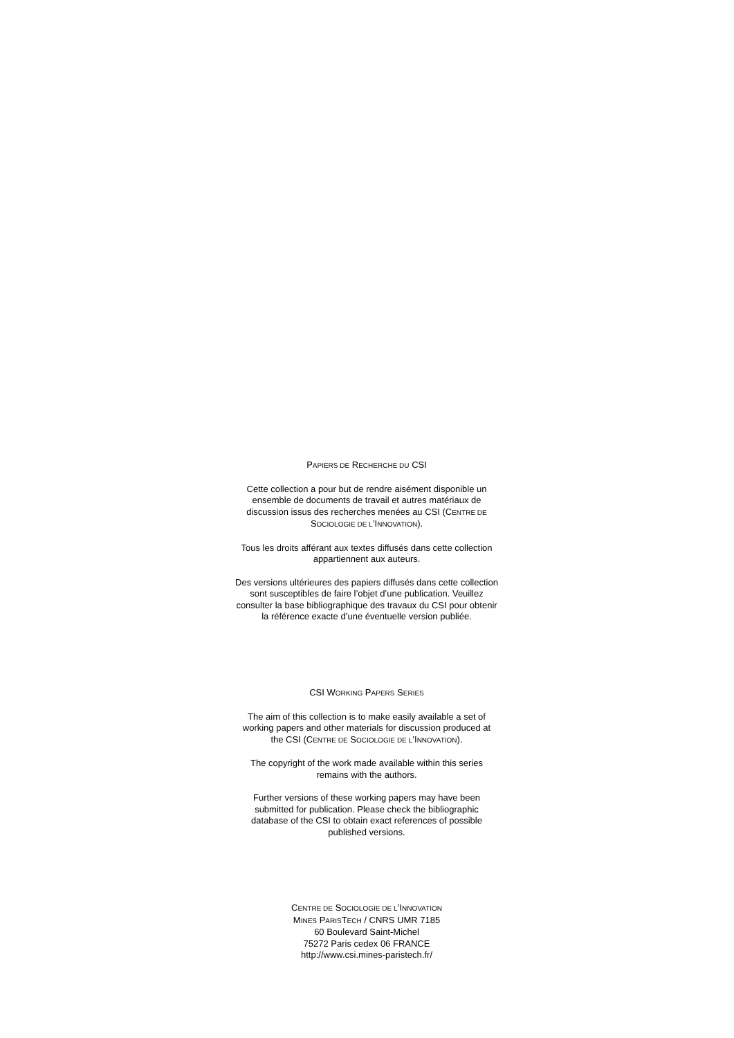PAPIERS DE RECHERCHE DU CSI
Cette collection a pour but de rendre aisément disponible un ensemble de documents de travail et autres matériaux de discussion issus des recherches menées au CSI (CENTRE DE SOCIOLOGIE DE L’INNOVATION).
Tous les droits afférant aux textes diffusés dans cette collection appartiennent aux auteurs.
Des versions ultérieures des papiers diffusés dans cette collection sont susceptibles de faire l’objet d’une publication. Veuillez consulter la base bibliographique des travaux du CSI pour obtenir la référence exacte d’une éventuelle version publiée.
CSI WORKING PAPERS SERIES
The aim of this collection is to make easily available a set of working papers and other materials for discussion produced at the CSI (CENTRE DE SOCIOLOGIE DE L’INNOVATION).
The copyright of the work made available within this series remains with the authors.
Further versions of these working papers may have been submitted for publication. Please check the bibliographic database of the CSI to obtain exact references of possible published versions.
CENTRE DE SOCIOLOGIE DE L’INNOVATION
MINES PARISTECH / CNRS UMR 7185
60 Boulevard Saint-Michel
75272 Paris cedex 06 FRANCE
http://www.csi.mines-paristech.fr/